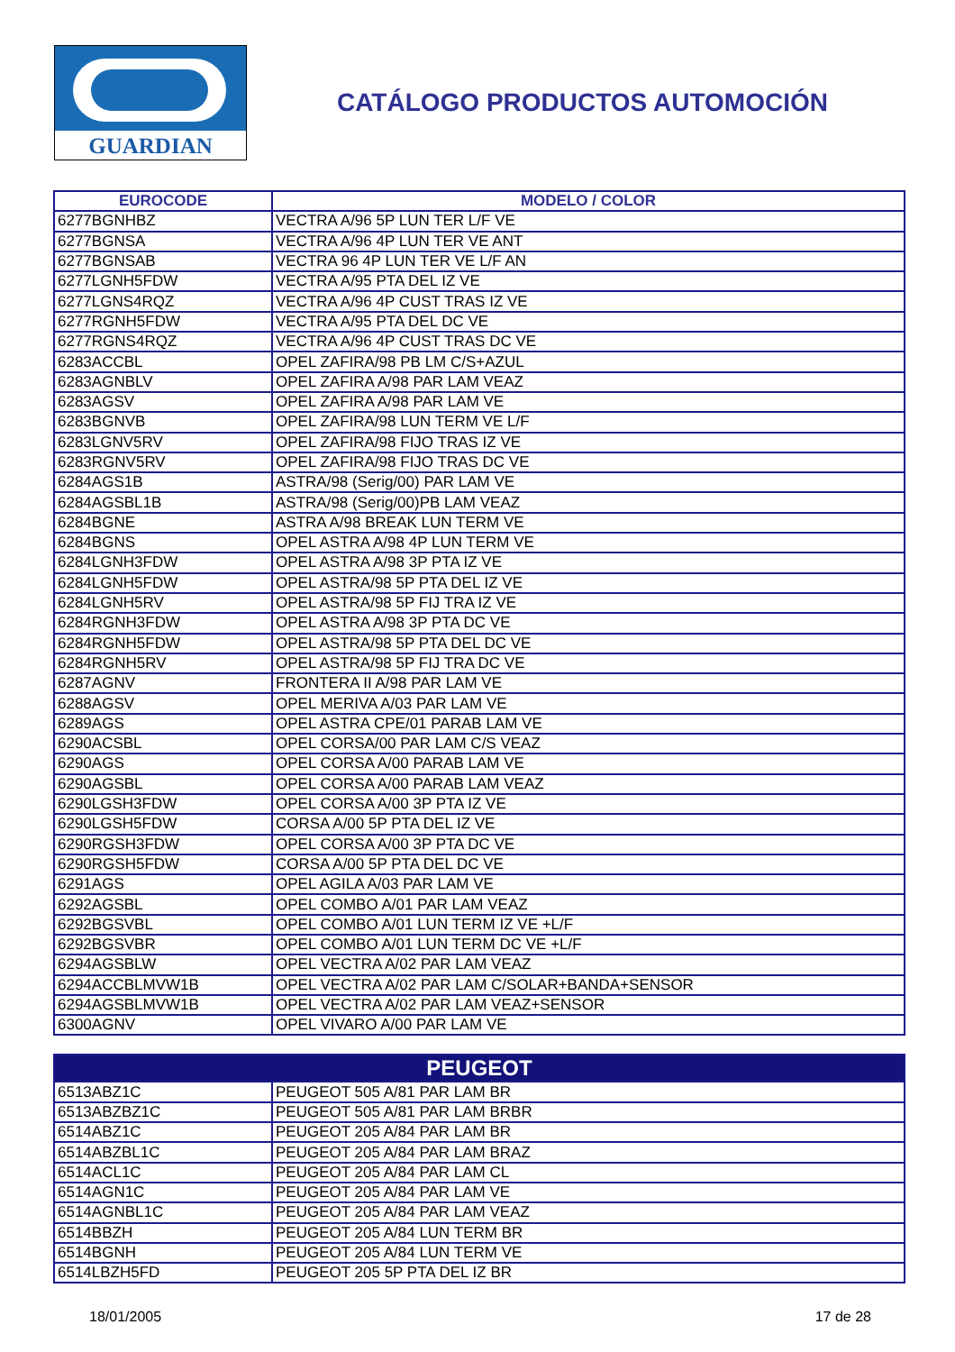GUARDIAN
CATÁLOGO PRODUCTOS AUTOMOCIÓN
| EUROCODE | MODELO / COLOR |
| --- | --- |
| 6277BGNHBZ | VECTRA A/96 5P LUN TER L/F VE |
| 6277BGNSA | VECTRA A/96 4P LUN TER VE ANT |
| 6277BGNSAB | VECTRA 96 4P LUN TER VE L/F AN |
| 6277LGNH5FDW | VECTRA A/95 PTA DEL IZ VE |
| 6277LGNS4RQZ | VECTRA A/96 4P CUST TRAS IZ VE |
| 6277RGNH5FDW | VECTRA A/95 PTA DEL DC VE |
| 6277RGNS4RQZ | VECTRA A/96 4P CUST TRAS DC VE |
| 6283ACCBL | OPEL ZAFIRA/98 PB LM C/S+AZUL |
| 6283AGNBLV | OPEL ZAFIRA A/98 PAR LAM VEAZ |
| 6283AGSV | OPEL ZAFIRA A/98 PAR LAM VE |
| 6283BGNVB | OPEL ZAFIRA/98 LUN TERM VE L/F |
| 6283LGNV5RV | OPEL ZAFIRA/98 FIJO TRAS IZ VE |
| 6283RGNV5RV | OPEL ZAFIRA/98 FIJO TRAS DC VE |
| 6284AGS1B | ASTRA/98 (Serig/00) PAR LAM VE |
| 6284AGSBL1B | ASTRA/98 (Serig/00)PB LAM VEAZ |
| 6284BGNE | ASTRA A/98 BREAK LUN TERM VE |
| 6284BGNS | OPEL ASTRA A/98 4P LUN TERM VE |
| 6284LGNH3FDW | OPEL ASTRA A/98 3P PTA IZ VE |
| 6284LGNH5FDW | OPEL ASTRA/98 5P PTA DEL IZ VE |
| 6284LGNH5RV | OPEL ASTRA/98 5P FIJ TRA IZ VE |
| 6284RGNH3FDW | OPEL ASTRA A/98 3P PTA DC VE |
| 6284RGNH5FDW | OPEL ASTRA/98 5P PTA DEL DC VE |
| 6284RGNH5RV | OPEL ASTRA/98 5P FIJ TRA DC VE |
| 6287AGNV | FRONTERA II A/98 PAR LAM VE |
| 6288AGSV | OPEL MERIVA A/03 PAR LAM VE |
| 6289AGS | OPEL ASTRA CPE/01 PARAB LAM VE |
| 6290ACSBL | OPEL CORSA/00 PAR LAM C/S VEAZ |
| 6290AGS | OPEL CORSA A/00 PARAB LAM VE |
| 6290AGSBL | OPEL CORSA A/00 PARAB LAM VEAZ |
| 6290LGSH3FDW | OPEL CORSA A/00 3P PTA IZ VE |
| 6290LGSH5FDW | CORSA A/00 5P PTA DEL IZ VE |
| 6290RGSH3FDW | OPEL CORSA A/00 3P PTA DC VE |
| 6290RGSH5FDW | CORSA A/00 5P PTA DEL DC VE |
| 6291AGS | OPEL AGILA A/03 PAR LAM VE |
| 6292AGSBL | OPEL COMBO A/01 PAR LAM VEAZ |
| 6292BGSVBL | OPEL COMBO A/01 LUN TERM IZ VE +L/F |
| 6292BGSVBR | OPEL COMBO A/01 LUN TERM DC VE +L/F |
| 6294AGSBLW | OPEL VECTRA A/02 PAR LAM VEAZ |
| 6294ACCBLMVW1B | OPEL VECTRA A/02 PAR LAM C/SOLAR+BANDA+SENSOR |
| 6294AGSBLMVW1B | OPEL VECTRA A/02 PAR LAM VEAZ+SENSOR |
| 6300AGNV | OPEL VIVARO A/00 PAR LAM VE |
| PEUGEOT | |
| --- | --- |
| 6513ABZ1C | PEUGEOT 505 A/81 PAR LAM BR |
| 6513ABZBZ1C | PEUGEOT 505 A/81 PAR LAM BRBR |
| 6514ABZ1C | PEUGEOT 205 A/84 PAR LAM BR |
| 6514ABZBL1C | PEUGEOT 205 A/84 PAR LAM BRAZ |
| 6514ACL1C | PEUGEOT 205 A/84 PAR LAM CL |
| 6514AGN1C | PEUGEOT 205 A/84 PAR LAM VE |
| 6514AGNBL1C | PEUGEOT 205 A/84 PAR LAM VEAZ |
| 6514BBZH | PEUGEOT 205 A/84 LUN TERM BR |
| 6514BGNH | PEUGEOT 205 A/84 LUN TERM VE |
| 6514LBZH5FD | PEUGEOT 205 5P PTA DEL IZ BR |
18/01/2005 17 de 28